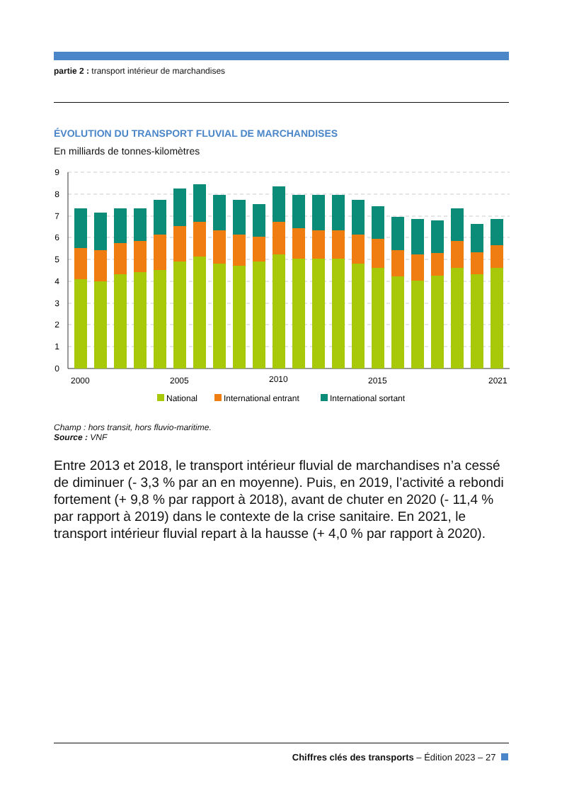partie 2 : transport intérieur de marchandises
ÉVOLUTION DU TRANSPORT FLUVIAL DE MARCHANDISES
En milliards de tonnes-kilomètres
0
1
2
3
4
5
6
7
8
9
2000
2005
2010
2015
2021
National
International entrant
International sortant
Champ : hors transit, hors fluvio-maritime.
Source : VNF
Entre 2013 et 2018, le transport intérieur fluvial de marchandises n’a cessé de diminuer (- 3,3 % par an en moyenne). Puis, en 2019, l’activité a rebondi fortement (+ 9,8 % par rapport à 2018), avant de chuter en 2020 (- 11,4 % par rapport à 2019) dans le contexte de la crise sanitaire. En 2021, le transport intérieur fluvial repart à la hausse (+ 4,0 % par rapport à 2020).
Chiffres clés des transports – Édition 2023 – 27